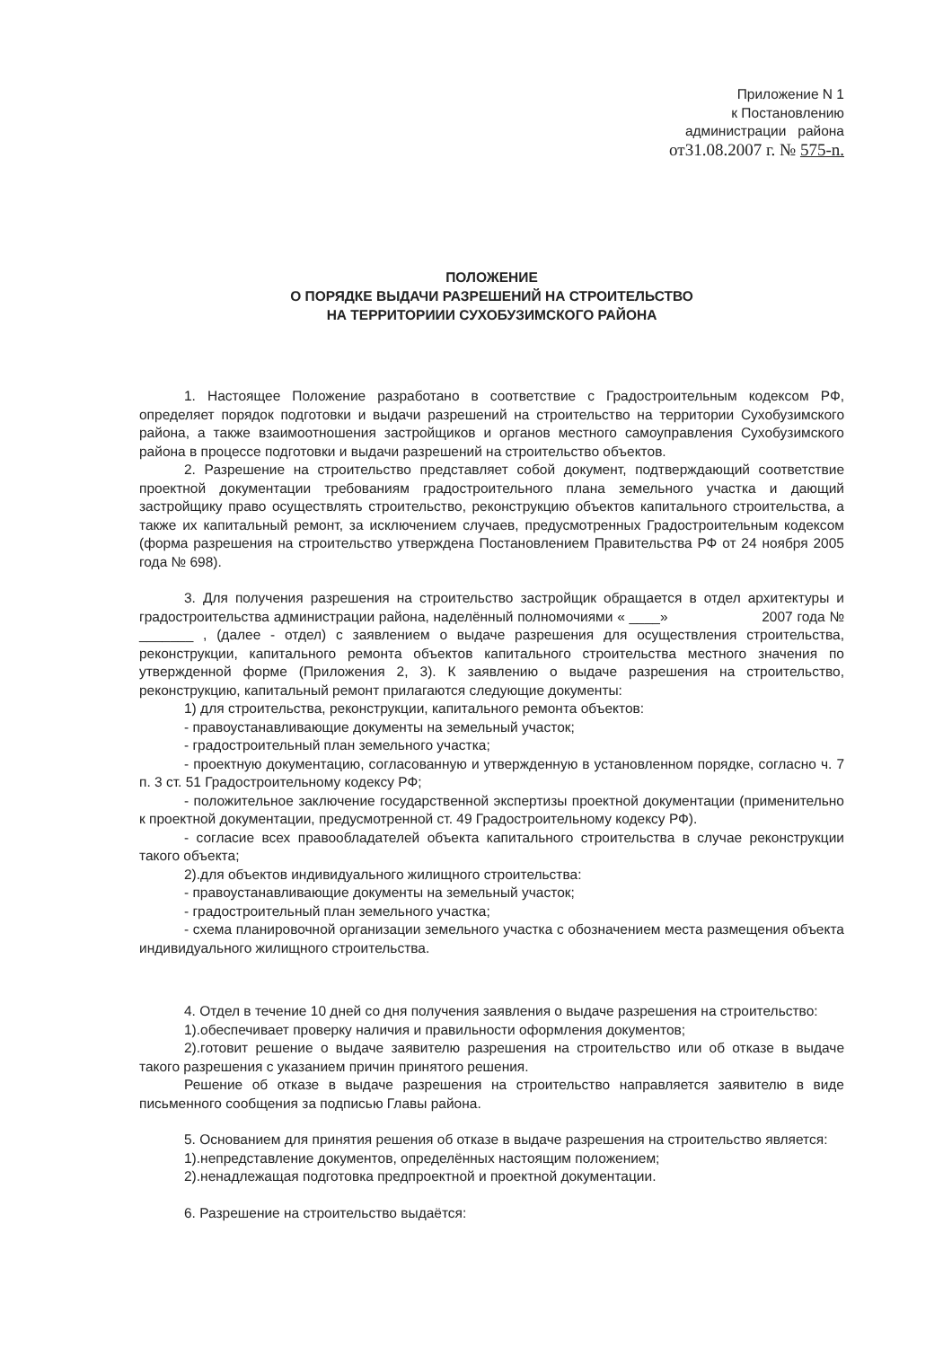Приложение N 1
к Постановлению
администрации района
от31.08.2007 г. № 575-n.
ПОЛОЖЕНИЕ
О ПОРЯДКЕ ВЫДАЧИ РАЗРЕШЕНИЙ НА СТРОИТЕЛЬСТВО
НА ТЕРРИТОРИИИ СУХОБУЗИМСКОГО РАЙОНА
1. Настоящее Положение разработано в соответствие с Градостроительным кодексом РФ, определяет порядок подготовки и выдачи разрешений на строительство на территории Сухобузимского района, а также взаимоотношения застройщиков и органов местного самоуправления Сухобузимского района в процессе подготовки и выдачи разрешений на строительство объектов.
2. Разрешение на строительство представляет собой документ, подтверждающий соответствие проектной документации требованиям градостроительного плана земельного участка и дающий застройщику право осуществлять строительство, реконструкцию объектов капитального строительства, а также их капитальный ремонт, за исключением случаев, предусмотренных Градостроительным кодексом (форма разрешения на строительство утверждена Постановлением Правительства РФ от 24 ноября 2005 года № 698).
3. Для получения разрешения на строительство застройщик обращается в отдел архитектуры и градостроительства администрации района, наделённый полномочиями « ____» 2007 года № _______ , (далее - отдел) с заявлением о выдаче разрешения для осуществления строительства, реконструкции, капитального ремонта объектов капитального строительства местного значения по утвержденной форме (Приложения 2, 3). К заявлению о выдаче разрешения на строительство, реконструкцию, капитальный ремонт прилагаются следующие документы:
1) для строительства, реконструкции, капитального ремонта объектов:
- правоустанавливающие документы на земельный участок;
- градостроительный план земельного участка;
- проектную документацию, согласованную и утвержденную в установленном порядке, согласно ч. 7 п. 3 ст. 51 Градостроительному кодексу РФ;
- положительное заключение государственной экспертизы проектной документации (применительно к проектной документации, предусмотренной ст. 49 Градостроительному кодексу РФ).
- согласие всех правообладателей объекта капитального строительства в случае реконструкции такого объекта;
2).для объектов индивидуального жилищного строительства:
- правоустанавливающие документы на земельный участок;
- градостроительный план земельного участка;
- схема планировочной организации земельного участка с обозначением места размещения объекта индивидуального жилищного строительства.
4. Отдел в течение 10 дней со дня получения заявления о выдаче разрешения на строительство:
1).обеспечивает проверку наличия и правильности оформления документов;
2).готовит решение о выдаче заявителю разрешения на строительство или об отказе в выдаче такого разрешения с указанием причин принятого решения.
Решение об отказе в выдаче разрешения на строительство направляется заявителю в виде письменного сообщения за подписью Главы района.
5. Основанием для принятия решения об отказе в выдаче разрешения на строительство является:
1).непредставление документов, определённых настоящим положением;
2).ненадлежащая подготовка предпроектной и проектной документации.
6. Разрешение на строительство выдаётся: